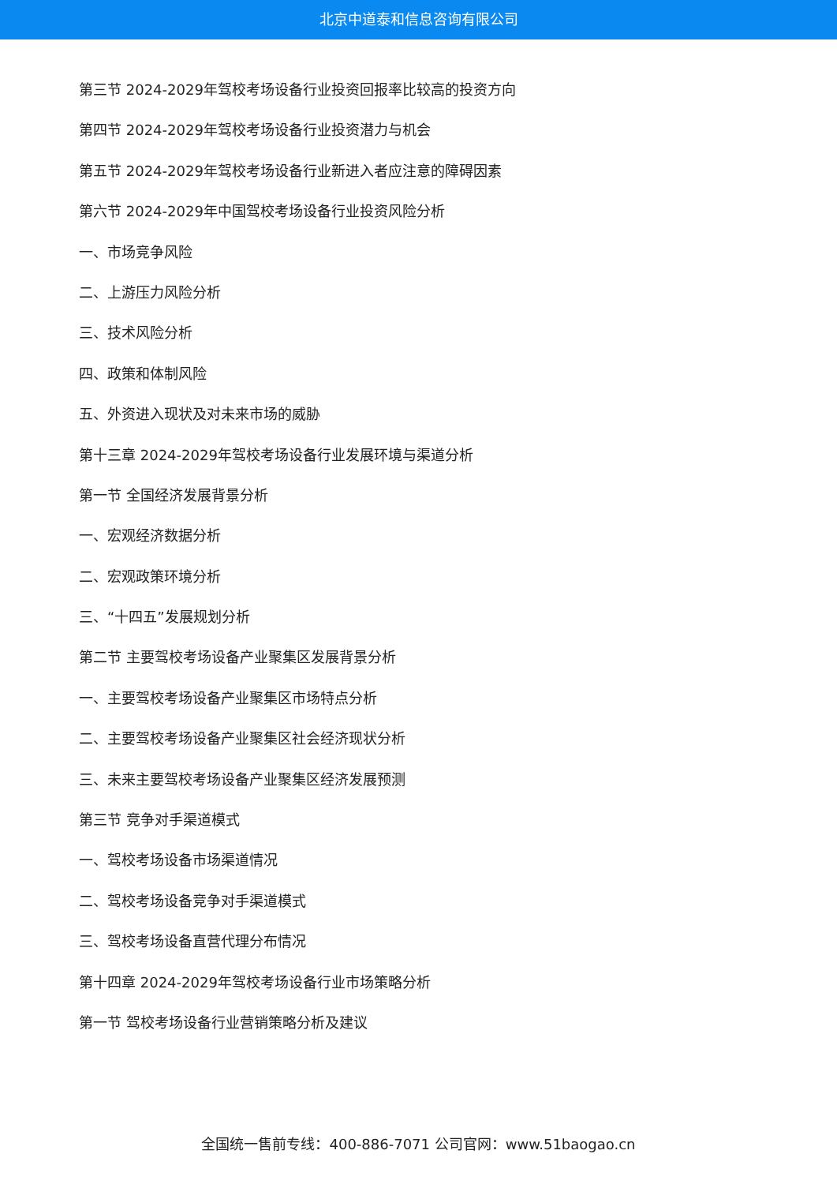北京中道泰和信息咨询有限公司
第三节 2024-2029年驾校考场设备行业投资回报率比较高的投资方向
第四节 2024-2029年驾校考场设备行业投资潜力与机会
第五节 2024-2029年驾校考场设备行业新进入者应注意的障碍因素
第六节 2024-2029年中国驾校考场设备行业投资风险分析
一、市场竞争风险
二、上游压力风险分析
三、技术风险分析
四、政策和体制风险
五、外资进入现状及对未来市场的威胁
第十三章 2024-2029年驾校考场设备行业发展环境与渠道分析
第一节 全国经济发展背景分析
一、宏观经济数据分析
二、宏观政策环境分析
三、“十四五”发展规划分析
第二节 主要驾校考场设备产业聚集区发展背景分析
一、主要驾校考场设备产业聚集区市场特点分析
二、主要驾校考场设备产业聚集区社会经济现状分析
三、未来主要驾校考场设备产业聚集区经济发展预测
第三节 竞争对手渠道模式
一、驾校考场设备市场渠道情况
二、驾校考场设备竞争对手渠道模式
三、驾校考场设备直营代理分布情况
第十四章 2024-2029年驾校考场设备行业市场策略分析
第一节 驾校考场设备行业营销策略分析及建议
全国统一售前专线：400-886-7071 公司官网：www.51baogao.cn